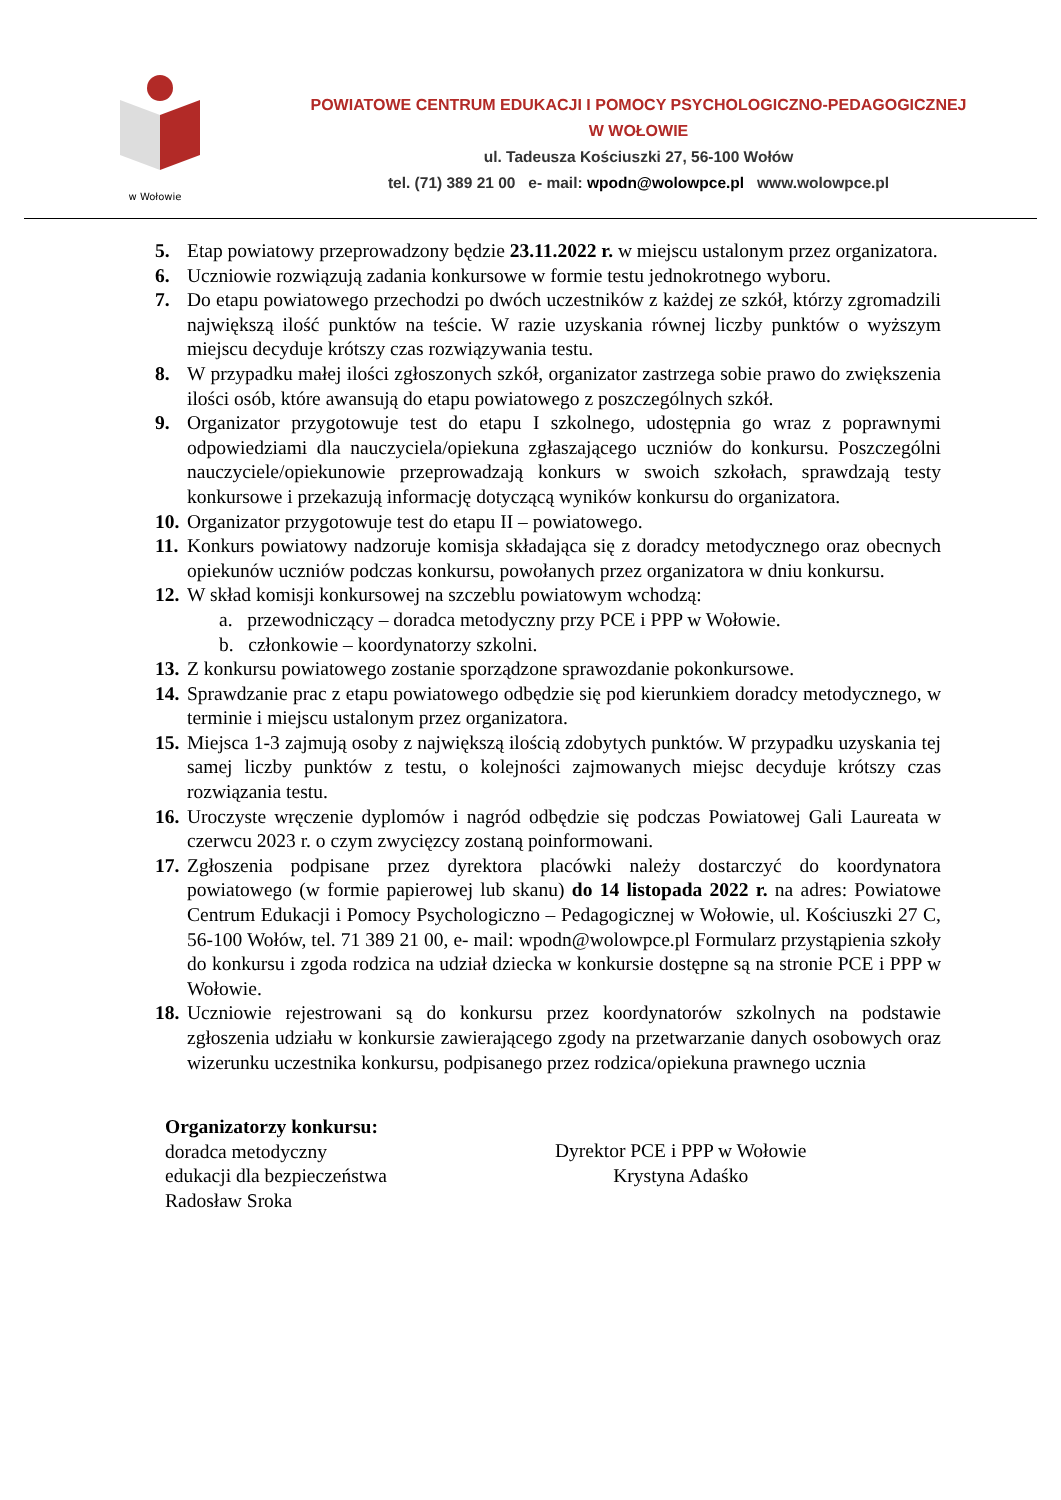w Wołowie
POWIATOWE CENTRUM EDUKACJI I POMOCY PSYCHOLOGICZNO-PEDAGOGICZNEJ
W WOŁOWIE
ul. Tadeusza Kościuszki 27, 56-100 Wołów
tel. (71) 389 21 00 e- mail: wpodn@wolowpce.pl www.wolowpce.pl
5. Etap powiatowy przeprowadzony będzie 23.11.2022 r. w miejscu ustalonym przez organizatora.
6. Uczniowie rozwiązują zadania konkursowe w formie testu jednokrotnego wyboru.
7. Do etapu powiatowego przechodzi po dwóch uczestników z każdej ze szkół, którzy zgromadzili największą ilość punktów na teście. W razie uzyskania równej liczby punktów o wyższym miejscu decyduje krótszy czas rozwiązywania testu.
8. W przypadku małej ilości zgłoszonych szkół, organizator zastrzega sobie prawo do zwiększenia ilości osób, które awansują do etapu powiatowego z poszczególnych szkół.
9. Organizator przygotowuje test do etapu I szkolnego, udostępnia go wraz z poprawnymi odpowiedziami dla nauczyciela/opiekuna zgłaszającego uczniów do konkursu. Poszczególni nauczyciele/opiekunowie przeprowadzają konkurs w swoich szkołach, sprawdzają testy konkursowe i przekazują informację dotyczącą wyników konkursu do organizatora.
10. Organizator przygotowuje test do etapu II – powiatowego.
11. Konkurs powiatowy nadzoruje komisja składająca się z doradcy metodycznego oraz obecnych opiekunów uczniów podczas konkursu, powołanych przez organizatora w dniu konkursu.
12. W skład komisji konkursowej na szczeblu powiatowym wchodzą:
a. przewodniczący – doradca metodyczny przy PCE i PPP w Wołowie.
b. członkowie – koordynatorzy szkolni.
13. Z konkursu powiatowego zostanie sporządzone sprawozdanie pokonkursowe.
14. Sprawdzanie prac z etapu powiatowego odbędzie się pod kierunkiem doradcy metodycznego, w terminie i miejscu ustalonym przez organizatora.
15. Miejsca 1-3 zajmują osoby z największą ilością zdobytych punktów. W przypadku uzyskania tej samej liczby punktów z testu, o kolejności zajmowanych miejsc decyduje krótszy czas rozwiązania testu.
16. Uroczyste wręczenie dyplomów i nagród odbędzie się podczas Powiatowej Gali Laureata w czerwcu 2023 r. o czym zwycięzcy zostaną poinformowani.
17. Zgłoszenia podpisane przez dyrektora placówki należy dostarczyć do koordynatora powiatowego (w formie papierowej lub skanu) do 14 listopada 2022 r. na adres: Powiatowe Centrum Edukacji i Pomocy Psychologiczno – Pedagogicznej w Wołowie, ul. Kościuszki 27 C, 56-100 Wołów, tel. 71 389 21 00, e- mail: wpodn@wolowpce.pl Formularz przystąpienia szkoły do konkursu i zgoda rodzica na udział dziecka w konkursie dostępne są na stronie PCE i PPP w Wołowie.
18. Uczniowie rejestrowani są do konkursu przez koordynatorów szkolnych na podstawie zgłoszenia udziału w konkursie zawierającego zgody na przetwarzanie danych osobowych oraz wizerunku uczestnika konkursu, podpisanego przez rodzica/opiekuna prawnego ucznia
Organizatorzy konkursu:
doradca metodyczny
edukacji dla bezpieczeństwa
Radosław Sroka
Dyrektor PCE i PPP w Wołowie
Krystyna Adaśko